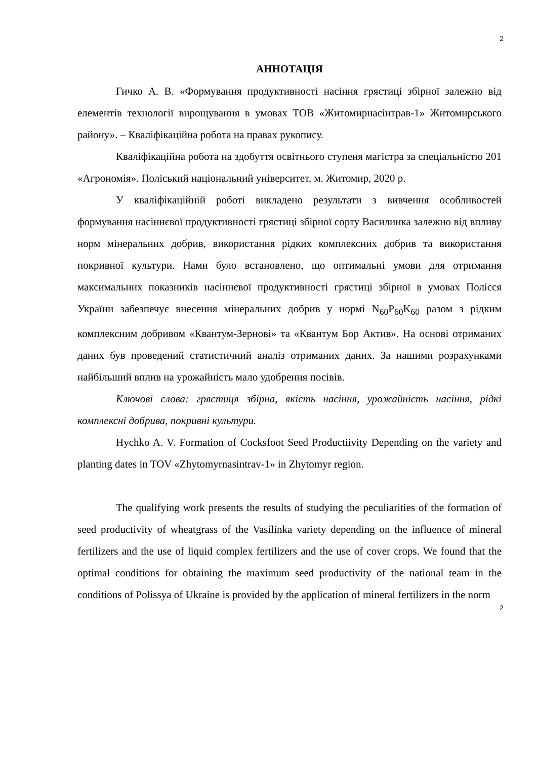2
АННОТАЦІЯ
Гичко А. В. «Формування продуктивності насіння грястиці збірної залежно від елементів технології вирощування в умовах ТОВ «Житомирнасінтрав-1» Житомирського району». – Кваліфікаційна робота на правах рукопису.
Кваліфікаційна робота на здобуття освітнього ступеня магістра за спеціальністю 201 «Агрономія». Поліський національний університет, м. Житомир, 2020 р.
У кваліфікаційній роботі викладено результати з вивчення особливостей формування насіннєвої продуктивності грястиці збірної сорту Василинка залежно від впливу норм мінеральних добрив, використання рідких комплексних добрив та використання покривної культури. Нами було встановлено, що оптимальні умови для отримання максимальних показників насіннєвої продуктивності грястиці збірної в умовах Полісся України забезпечує внесення мінеральних добрив у нормі N<sub>60</sub>P<sub>60</sub>K<sub>60</sub> разом з рідким комплексним добривом «Квантум-Зернові» та «Квантум Бор Актив». На основі отриманих даних був проведений статистичний аналіз отриманих даних. За нашими розрахунками найбільший вплив на урожайність мало удобрення посівів.
Ключові слова: грястиця збірна, якість насіння, урожайність насіння, рідкі комплексні добрива, покривні культури.
Hychko A. V. Formation of Cocksfoot Seed Productiivity Depending on the variety and planting dates in TOV «Zhytomyrnasintrav-1» in Zhytomyr region.
The qualifying work presents the results of studying the peculiarities of the formation of seed productivity of wheatgrass of the Vasilinka variety depending on the influence of mineral fertilizers and the use of liquid complex fertilizers and the use of cover crops. We found that the optimal conditions for obtaining the maximum seed productivity of the national team in the conditions of Polissya of Ukraine is provided by the application of mineral fertilizers in the norm
2